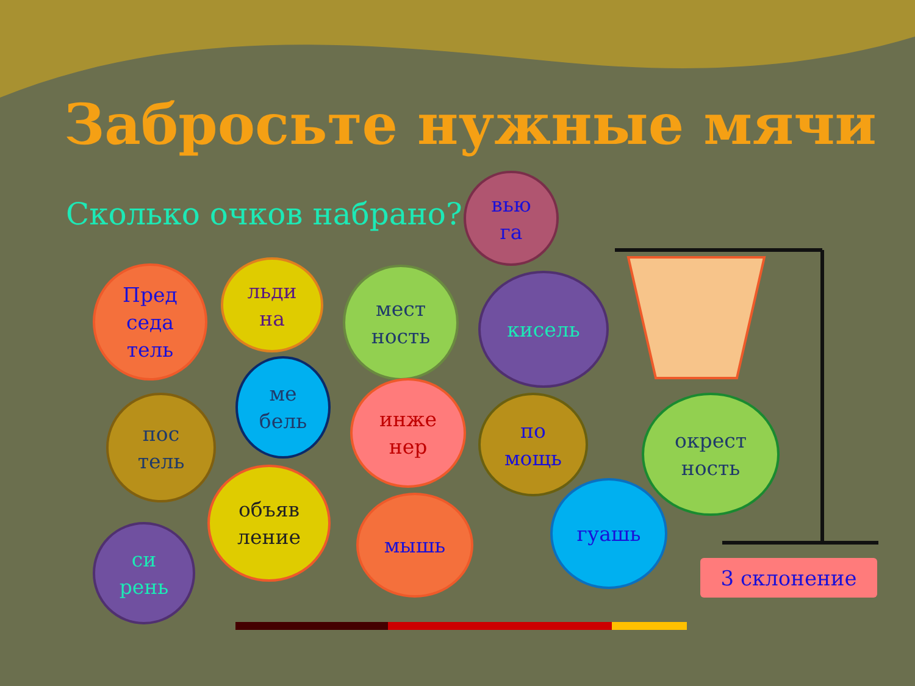Забросьте нужные мячи
Сколько очков набрано?
вью
га
Пред
седа
тель
льди
на
мест
ность
кисель
ме
бель
пос
тель
инже
нер
по
мощь
окрест
ность
объяв
ление
мышь
гуашь
си
рень
3 склонение